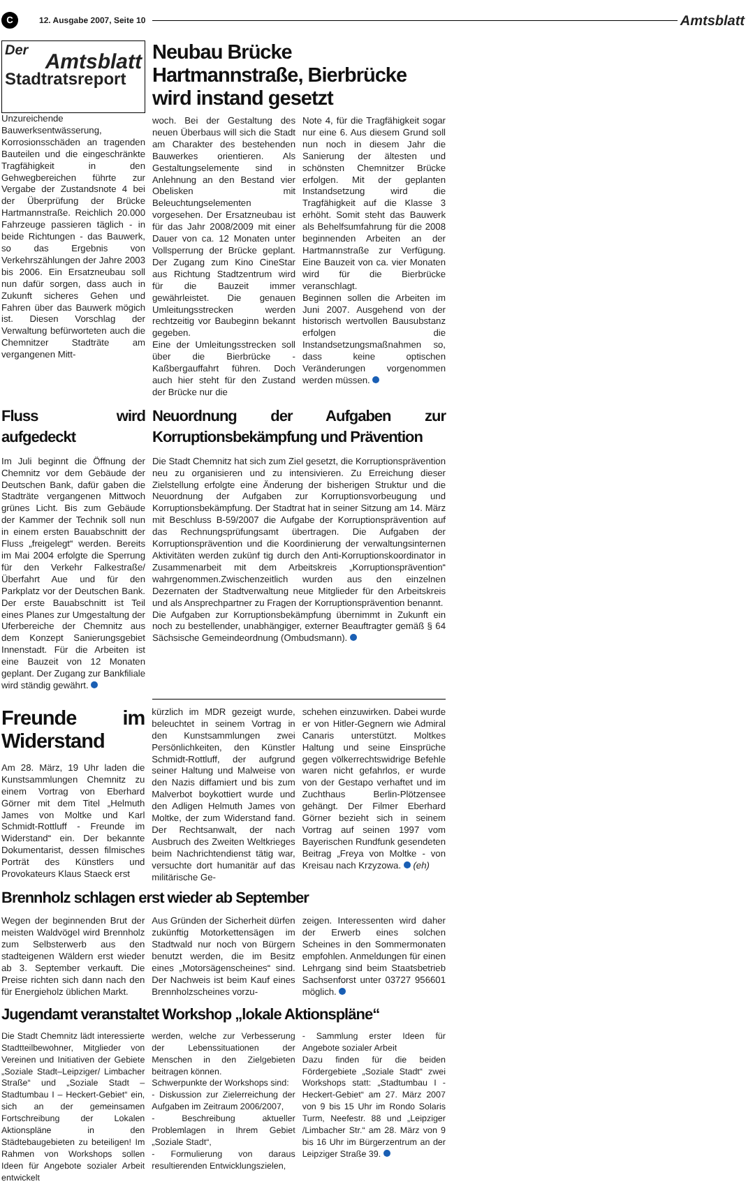C 12. Ausgabe 2007, Seite 10 Amtsblatt
Der
Amtsblatt
Stadtratsreport
Unzureichende Bauwerksentwässerung, Korrosionsschäden an tragenden Bauteilen und die eingeschränkte Tragfähigkeit in den Gehwegbereichen führte zur Vergabe der Zustandsnote 4 bei der Überprüfung der Brücke Hartmannstraße. Reichlich 20.000 Fahrzeuge passieren täglich - in beide Richtungen - das Bauwerk, so das Ergebnis von Verkehrszählungen der Jahre 2003 bis 2006. Ein Ersatzneubau soll nun dafür sorgen, dass auch in Zukunft sicheres Gehen und Fahren über das Bauwerk mögich ist. Diesen Vorschlag der Verwaltung befürworteten auch die Chemnitzer Stadträte am vergangenen Mitt-
Neubau Brücke Hartmannstraße, Bierbrücke wird instand gesetzt
woch. Bei der Gestaltung des neuen Überbaus will sich die Stadt am Charakter des bestehenden Bauwerkes orientieren. Als Gestaltungselemente sind in Anlehnung an den Bestand vier Obelisken mit Beleuchtungselementen vorgesehen. Der Ersatzneubau ist für das Jahr 2008/2009 mit einer Dauer von ca. 12 Monaten unter Vollsperrung der Brücke geplant. Der Zugang zum Kino CineStar aus Richtung Stadtzentrum wird für die Bauzeit immer gewährleistet. Die genauen Umleitungsstrecken werden rechtzeitig vor Baubeginn bekannt gegeben.
Eine der Umleitungsstrecken soll über die Bierbrücke - Kaßbergauffahrt führen. Doch auch hier steht für den Zustand der Brücke nur die
Note 4, für die Tragfähigkeit sogar nur eine 6. Aus diesem Grund soll nun noch in diesem Jahr die Sanierung der ältesten und schönsten Chemnitzer Brücke erfolgen. Mit der geplanten Instandsetzung wird die Tragfähigkeit auf die Klasse 3 erhöht. Somit steht das Bauwerk als Behelfsumfahrung für die 2008 beginnenden Arbeiten an der Hartmannstraße zur Verfügung. Eine Bauzeit von ca. vier Monaten wird für die Bierbrücke veranschlagt.
Beginnen sollen die Arbeiten im Juni 2007. Ausgehend von der historisch wertvollen Bausubstanz erfolgen die Instandsetzungsmaßnahmen so, dass keine optischen Veränderungen vorgenommen werden müssen.
Fluss wird aufgedeckt
Im Juli beginnt die Öffnung der Chemnitz vor dem Gebäude der Deutschen Bank, dafür gaben die Stadträte vergangenen Mittwoch grünes Licht. Bis zum Gebäude der Kammer der Technik soll nun in einem ersten Bauabschnitt der Fluss „freigelegt“ werden. Bereits im Mai 2004 erfolgte die Sperrung für den Verkehr Falkestraße/ Überfahrt Aue und für den Parkplatz vor der Deutschen Bank. Der erste Bauabschnitt ist Teil eines Planes zur Umgestaltung der Uferbereiche der Chemnitz aus dem Konzept Sanierungsgebiet Innenstadt. Für die Arbeiten ist eine Bauzeit von 12 Monaten geplant. Der Zugang zur Bankfiliale wird ständig gewährt.
Neuordnung der Aufgaben zur Korruptionsbekämpfung und Prävention
Die Stadt Chemnitz hat sich zum Ziel gesetzt, die Korruptionsprävention neu zu organisieren und zu intensivieren. Zu Erreichung dieser Zielstellung erfolgte eine Änderung der bisherigen Struktur und die Neuordnung der Aufgaben zur Korruptionsvorbeugung und Korruptionsbekämpfung. Der Stadtrat hat in seiner Sitzung am 14. März mit Beschluss B-59/2007 die Aufgabe der Korruptionsprävention auf das Rechnungsprüfungsamt übertragen. Die Aufgaben der Korruptionsprävention und die Koordinierung der verwaltungsinternen Aktivitäten werden zukünf tig durch den Anti-Korruptionskoordinator in Zusammenarbeit mit dem Arbeitskreis „Korruptionsprävention“ wahrgenommen.Zwischenzeitlich wurden aus den einzelnen Dezernaten der Stadtverwaltung neue Mitglieder für den Arbeitskreis und als Ansprechpartner zu Fragen der Korruptionsprävention benannt.
Die Aufgaben zur Korruptionsbekämpfung übernimmt in Zukunft ein noch zu bestellender, unabhängiger, externer Beauftragter gemäß § 64 Sächsische Gemeindeordnung (Ombudsmann).
Freunde im Widerstand
Am 28. März, 19 Uhr laden die Kunstsammlungen Chemnitz zu einem Vortrag von Eberhard Görner mit dem Titel „Helmuth James von Moltke und Karl Schmidt-Rottluff - Freunde im Widerstand“ ein. Der bekannte Dokumentarist, dessen filmisches Porträt des Künstlers und Provokateurs Klaus Staeck erst
kürzlich im MDR gezeigt wurde, beleuchtet in seinem Vortrag in den Kunstsammlungen zwei Persönlichkeiten, den Künstler Schmidt-Rottluff, der aufgrund seiner Haltung und Malweise von den Nazis diffamiert und bis zum Malverbot boykottiert wurde und den Adligen Helmuth James von Moltke, der zum Widerstand fand. Der Rechtsanwalt, der nach Ausbruch des Zweiten Weltkrieges beim Nachrichtendienst tätig war, versuchte dort humanitär auf das militärische Ge-
schehen einzuwirken. Dabei wurde er von Hitler-Gegnern wie Admiral Canaris unterstützt. Moltkes Haltung und seine Einsprüche gegen völkerrechtswidrige Befehle waren nicht gefahrlos, er wurde von der Gestapo verhaftet und im Zuchthaus Berlin-Plötzensee gehängt. Der Filmer Eberhard Görner bezieht sich in seinem Vortrag auf seinen 1997 vom Bayerischen Rundfunk gesendeten Beitrag „Freya von Moltke - von Kreisau nach Krzyzowa. (eh)
Brennholz schlagen erst wieder ab September
Wegen der beginnenden Brut der meisten Waldvögel wird Brennholz zum Selbsterwerb aus den stadteigenen Wäldern erst wieder ab 3. September verkauft. Die Preise richten sich dann nach den für Energieholz üblichen Markt.
Aus Gründen der Sicherheit dürfen zukünftig Motorkettensägen im Stadtwald nur noch von Bürgern benutzt werden, die im Besitz eines „Motorsägenscheines“ sind. Der Nachweis ist beim Kauf eines Brennholzscheines vorzu-
zeigen. Interessenten wird daher der Erwerb eines solchen Scheines in den Sommermonaten empfohlen. Anmeldungen für einen Lehrgang sind beim Staatsbetrieb Sachsenforst unter 03727 956601 möglich.
Jugendamt veranstaltet Workshop „lokale Aktionspläne“
Die Stadt Chemnitz lädt interessierte Stadtteilbewohner, Mitglieder von Vereinen und Initiativen der Gebiete „Soziale Stadt–Leipziger/ Limbacher Straße“ und „Soziale Stadt – Stadtumbau I – Heckert-Gebiet“ ein, sich an der gemeinsamen Fortschreibung der Lokalen Aktionspläne in den Städtebaugebieten zu beteiligen! Im Rahmen von Workshops sollen Ideen für Angebote sozialer Arbeit entwickelt
werden, welche zur Verbesserung der Lebenssituationen der Menschen in den Zielgebieten beitragen können.
Schwerpunkte der Workshops sind:
- Diskussion zur Zielerreichung der Aufgaben im Zeitraum 2006/2007,
- Beschreibung aktueller Problemlagen in Ihrem Gebiet „Soziale Stadt“,
- Formulierung von daraus resultierenden Entwicklungszielen,
- Sammlung erster Ideen für Angebote sozialer Arbeit
Dazu finden für die beiden Fördergebiete „Soziale Stadt“ zwei Workshops statt: „Stadtumbau I - Heckert-Gebiet“ am 27. März 2007 von 9 bis 15 Uhr im Rondo Solaris Turm, Neefestr. 88 und „Leipziger /Limbacher Str.“ am 28. März von 9 bis 16 Uhr im Bürgerzentrum an der Leipziger Straße 39.